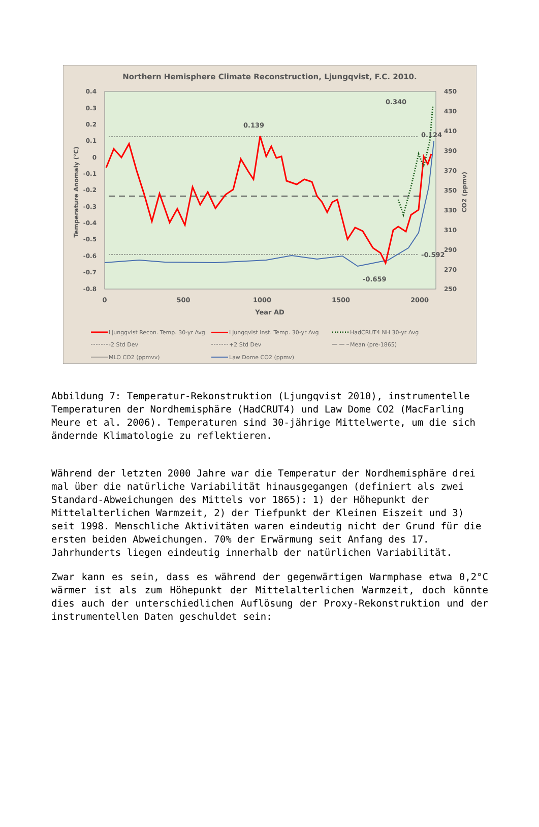Northern Hemisphere Climate Reconstruction, Ljungqvist, F.C. 2010.
0.4
0.3
0.2
0.1
0
-0.1
-0.2
-0.3
-0.4
-0.5
-0.6
-0.7
-0.8
450
430
410
390
370
350
330
310
290
270
250
0
500
1000
1500
2000
Year AD
Temperature Anomaly (°C)
CO2 (ppmv)
0.139
0.340
0.124
-0.592
-0.659
Ljungqvist Recon. Temp. 30-yr Avg
Ljungqvist Inst. Temp. 30-yr Avg
HadCRUT4 NH 30-yr Avg
-2 Std Dev
+2 Std Dev
Mean (pre-1865)
MLO CO2 (ppmvv)
Law Dome CO2 (ppmv)
Abbildung 7: Temperatur-Rekonstruktion (Ljungqvist 2010), instrumentelle Temperaturen der Nordhemisphäre (HadCRUT4) und Law Dome CO2 (MacFarling Meure et al. 2006). Temperaturen sind 30-jährige Mittelwerte, um die sich ändernde Klimatologie zu reflektieren.
Während der letzten 2000 Jahre war die Temperatur der Nordhemisphäre drei mal über die natürliche Variabilität hinausgegangen (definiert als zwei Standard-Abweichungen des Mittels vor 1865): 1) der Höhepunkt der Mittelalterlichen Warmzeit, 2) der Tiefpunkt der Kleinen Eiszeit und 3) seit 1998. Menschliche Aktivitäten waren eindeutig nicht der Grund für die ersten beiden Abweichungen. 70% der Erwärmung seit Anfang des 17. Jahrhunderts liegen eindeutig innerhalb der natürlichen Variabilität.
Zwar kann es sein, dass es während der gegenwärtigen Warmphase etwa 0,2°C wärmer ist als zum Höhepunkt der Mittelalterlichen Warmzeit, doch könnte dies auch der unterschiedlichen Auflösung der Proxy-Rekonstruktion und der instrumentellen Daten geschuldet sein: